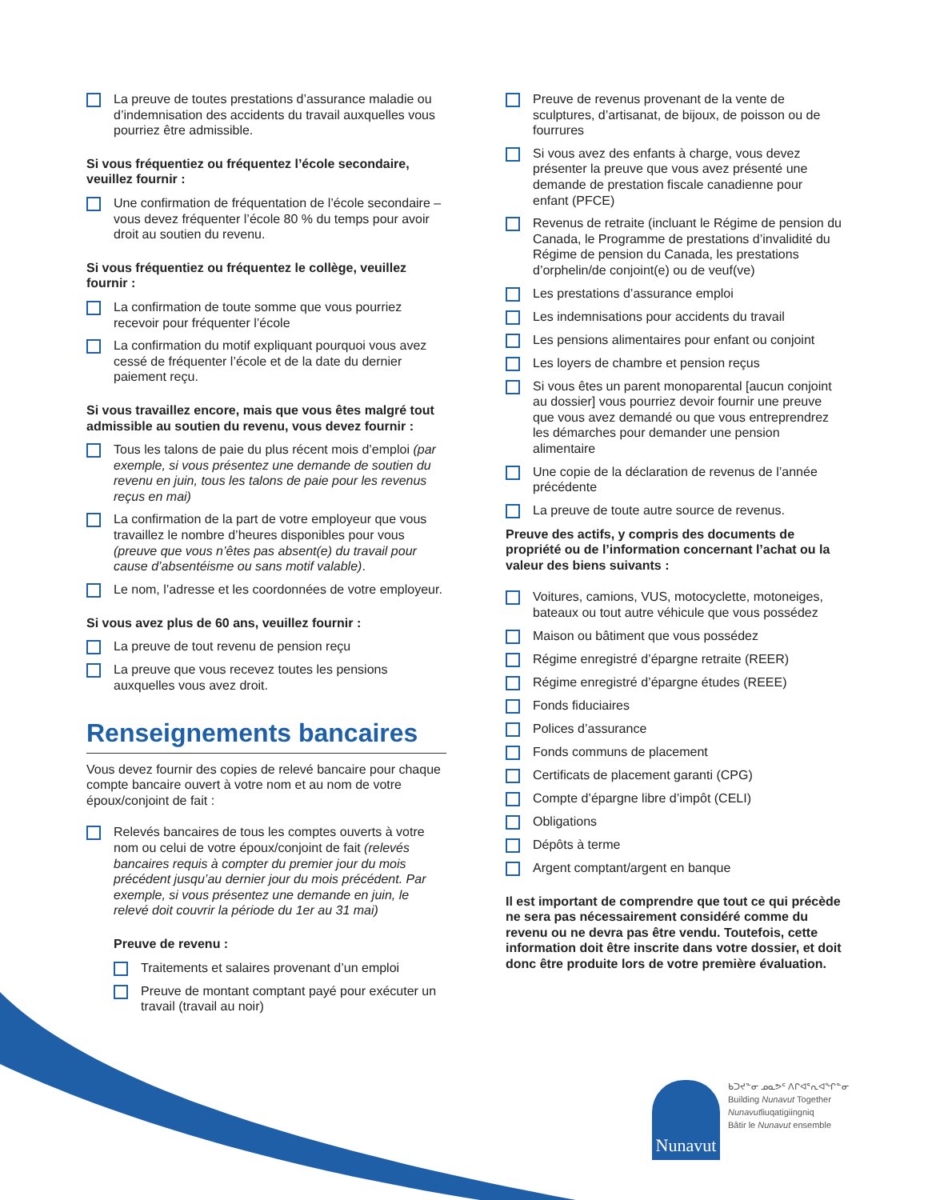La preuve de toutes prestations d’assurance maladie ou d’indemnisation des accidents du travail auxquelles vous pourriez être admissible.
Si vous fréquentiez ou fréquentez l’école secondaire, veuillez fournir :
Une confirmation de fréquentation de l’école secondaire – vous devez fréquenter l’école 80 % du temps pour avoir droit au soutien du revenu.
Si vous fréquentiez ou fréquentez le collège, veuillez fournir :
La confirmation de toute somme que vous pourriez recevoir pour fréquenter l’école
La confirmation du motif expliquant pourquoi vous avez cessé de fréquenter l’école et de la date du dernier paiement reçu.
Si vous travaillez encore, mais que vous êtes malgré tout admissible au soutien du revenu, vous devez fournir :
Tous les talons de paie du plus récent mois d’emploi (par exemple, si vous présentez une demande de soutien du revenu en juin, tous les talons de paie pour les revenus reçus en mai)
La confirmation de la part de votre employeur que vous travaillez le nombre d’heures disponibles pour vous (preuve que vous n’êtes pas absent(e) du travail pour cause d’absentéisme ou sans motif valable).
Le nom, l’adresse et les coordonnées de votre employeur.
Si vous avez plus de 60 ans, veuillez fournir :
La preuve de tout revenu de pension reçu
La preuve que vous recevez toutes les pensions auxquelles vous avez droit.
Renseignements bancaires
Vous devez fournir des copies de relevé bancaire pour chaque compte bancaire ouvert à votre nom et au nom de votre époux/conjoint de fait :
Relevés bancaires de tous les comptes ouverts à votre nom ou celui de votre époux/conjoint de fait (relevés bancaires requis à compter du premier jour du mois précédent jusqu’au dernier jour du mois précédent. Par exemple, si vous présentez une demande en juin, le relevé doit couvrir la période du 1er au 31 mai)
Preuve de revenu :
Traitements et salaires provenant d’un emploi
Preuve de montant comptant payé pour exécuter un travail (travail au noir)
Preuve de revenus provenant de la vente de sculptures, d’artisanat, de bijoux, de poisson ou de fourrures
Si vous avez des enfants à charge, vous devez présenter la preuve que vous avez présenté une demande de prestation fiscale canadienne pour enfant (PFCE)
Revenus de retraite (incluant le Régime de pension du Canada, le Programme de prestations d’invalidité du Régime de pension du Canada, les prestations d’orphelin/de conjoint(e) ou de veuf(ve)
Les prestations d’assurance emploi
Les indemnisations pour accidents du travail
Les pensions alimentaires pour enfant ou conjoint
Les loyers de chambre et pension reçus
Si vous êtes un parent monoparental [aucun conjoint au dossier] vous pourriez devoir fournir une preuve que vous avez demandé ou que vous entreprendrez les démarches pour demander une pension alimentaire
Une copie de la déclaration de revenus de l’année précédente
La preuve de toute autre source de revenus.
Preuve des actifs, y compris des documents de propriété ou de l’information concernant l’achat ou la valeur des biens suivants :
Voitures, camions, VUS, motocyclette, motoneiges, bateaux ou tout autre véhicule que vous possédez
Maison ou bâtiment que vous possédez
Régime enregistré d’épargne retraite (REER)
Régime enregistré d’épargne études (REEE)
Fonds fiduciaires
Polices d’assurance
Fonds communs de placement
Certificats de placement garanti (CPG)
Compte d’épargne libre d’impôt (CELI)
Obligations
Dépôts à terme
Argent comptant/argent en banque
Il est important de comprendre que tout ce qui précède ne sera pas nécessairement considéré comme du revenu ou ne devra pas être vendu. Toutefois, cette information doit être inscrite dans votre dossier, et doit donc être produite lors de votre première évaluation.
Nunavut
ᑲᑐᔪᓐᓂ ᓄᓇᕗᑦ ᐱᒋᐊᕐᕆᐊᖏᓐᓂ
Building Nunavut Together
Nunavutliuqatigiingniq
Bâtir le Nunavut ensemble